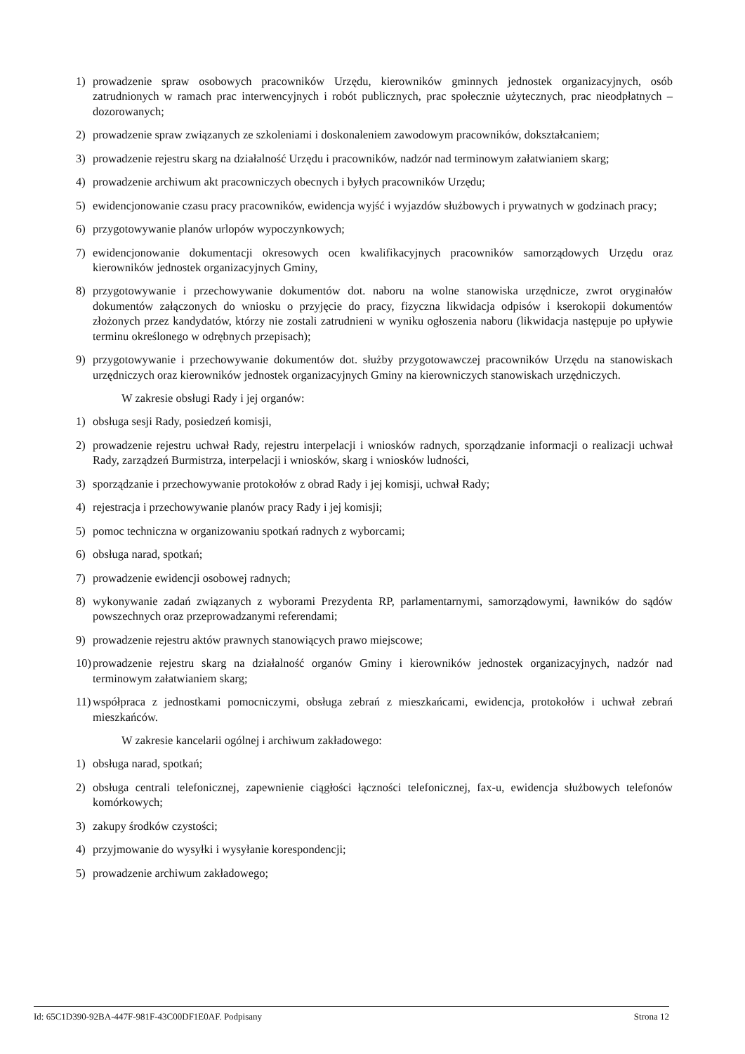1) prowadzenie spraw osobowych pracowników Urzędu, kierowników gminnych jednostek organizacyjnych, osób zatrudnionych w ramach prac interwencyjnych i robót publicznych, prac społecznie użytecznych, prac nieodpłatnych – dozorowanych;
2) prowadzenie spraw związanych ze szkoleniami i doskonaleniem zawodowym pracowników, dokształcaniem;
3) prowadzenie rejestru skarg na działalność Urzędu i pracowników, nadzór nad terminowym załatwianiem skarg;
4) prowadzenie archiwum akt pracowniczych obecnych i byłych pracowników Urzędu;
5) ewidencjonowanie czasu pracy pracowników, ewidencja wyjść i wyjazdów służbowych i prywatnych w godzinach pracy;
6) przygotowywanie planów urlopów wypoczynkowych;
7) ewidencjonowanie dokumentacji okresowych ocen kwalifikacyjnych pracowników samorządowych Urzędu oraz kierowników jednostek organizacyjnych Gminy,
8) przygotowywanie i przechowywanie dokumentów dot. naboru na wolne stanowiska urzędnicze, zwrot oryginałów dokumentów załączonych do wniosku o przyjęcie do pracy, fizyczna likwidacja odpisów i kserokopii dokumentów złożonych przez kandydatów, którzy nie zostali zatrudnieni w wyniku ogłoszenia naboru (likwidacja następuje po upływie terminu określonego w odrębnych przepisach);
9) przygotowywanie i przechowywanie dokumentów dot. służby przygotowawczej pracowników Urzędu na stanowiskach urzędniczych oraz kierowników jednostek organizacyjnych Gminy na kierowniczych stanowiskach urzędniczych.
W zakresie obsługi Rady i jej organów:
1) obsługa sesji Rady, posiedzeń komisji,
2) prowadzenie rejestru uchwał Rady, rejestru interpelacji i wniosków radnych, sporządzanie informacji o realizacji uchwał Rady, zarządzeń Burmistrza, interpelacji i wniosków, skarg i wniosków ludności,
3) sporządzanie i przechowywanie protokołów z obrad Rady i jej komisji, uchwał Rady;
4) rejestracja i przechowywanie planów pracy Rady i jej komisji;
5) pomoc techniczna w organizowaniu spotkań radnych z wyborcami;
6) obsługa narad, spotkań;
7) prowadzenie ewidencji osobowej radnych;
8) wykonywanie zadań związanych z wyborami Prezydenta RP, parlamentarnymi, samorządowymi, ławników do sądów powszechnych oraz przeprowadzanymi referendami;
9) prowadzenie rejestru aktów prawnych stanowiących prawo miejscowe;
10) prowadzenie rejestru skarg na działalność organów Gminy i kierowników jednostek organizacyjnych, nadzór nad terminowym załatwianiem skarg;
11) współpraca z jednostkami pomocniczymi, obsługa zebrań z mieszkańcami, ewidencja, protokołów i uchwał zebrań mieszkańców.
W zakresie kancelarii ogólnej i archiwum zakładowego:
1) obsługa narad, spotkań;
2) obsługa centrali telefonicznej, zapewnienie ciągłości łączności telefonicznej, fax-u, ewidencja służbowych telefonów komórkowych;
3) zakupy środków czystości;
4) przyjmowanie do wysyłki i wysyłanie korespondencji;
5) prowadzenie archiwum zakładowego;
Id: 65C1D390-92BA-447F-981F-43C00DF1E0AF. Podpisany Strona 12